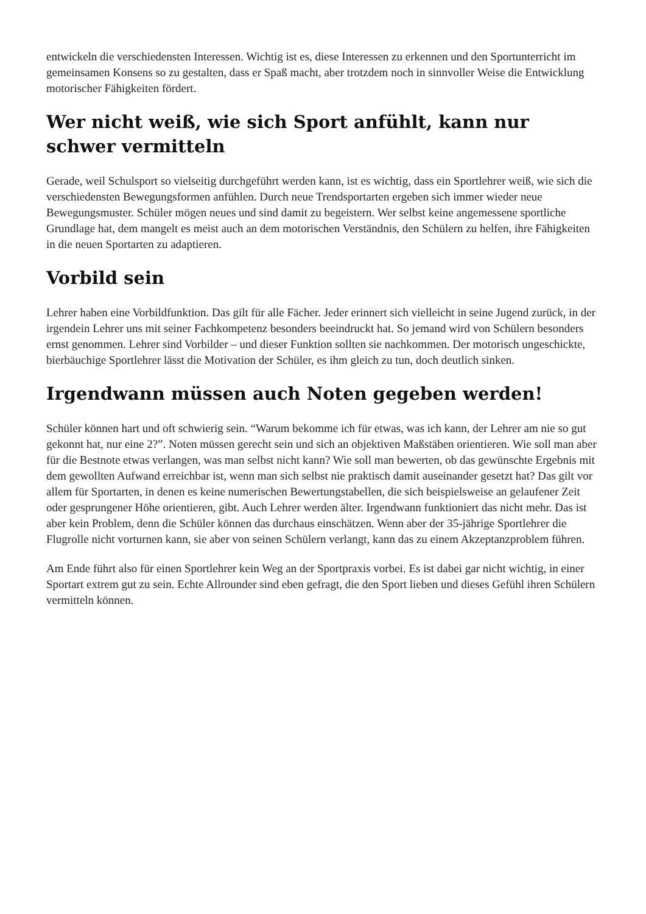entwickeln die verschiedensten Interessen. Wichtig ist es, diese Interessen zu erkennen und den Sportunterricht im gemeinsamen Konsens so zu gestalten, dass er Spaß macht, aber trotzdem noch in sinnvoller Weise die Entwicklung motorischer Fähigkeiten fördert.
Wer nicht weiß, wie sich Sport anfühlt, kann nur schwer vermitteln
Gerade, weil Schulsport so vielseitig durchgeführt werden kann, ist es wichtig, dass ein Sportlehrer weiß, wie sich die verschiedensten Bewegungsformen anfühlen. Durch neue Trendsportarten ergeben sich immer wieder neue Bewegungsmuster. Schüler mögen neues und sind damit zu begeistern. Wer selbst keine angemessene sportliche Grundlage hat, dem mangelt es meist auch an dem motorischen Verständnis, den Schülern zu helfen, ihre Fähigkeiten in die neuen Sportarten zu adaptieren.
Vorbild sein
Lehrer haben eine Vorbildfunktion. Das gilt für alle Fächer. Jeder erinnert sich vielleicht in seine Jugend zurück, in der irgendein Lehrer uns mit seiner Fachkompetenz besonders beeindruckt hat. So jemand wird von Schülern besonders ernst genommen. Lehrer sind Vorbilder – und dieser Funktion sollten sie nachkommen. Der motorisch ungeschickte, bierbäuchige Sportlehrer lässt die Motivation der Schüler, es ihm gleich zu tun, doch deutlich sinken.
Irgendwann müssen auch Noten gegeben werden!
Schüler können hart und oft schwierig sein. “Warum bekomme ich für etwas, was ich kann, der Lehrer am nie so gut gekonnt hat, nur eine 2?”. Noten müssen gerecht sein und sich an objektiven Maßstäben orientieren. Wie soll man aber für die Bestnote etwas verlangen, was man selbst nicht kann? Wie soll man bewerten, ob das gewünschte Ergebnis mit dem gewollten Aufwand erreichbar ist, wenn man sich selbst nie praktisch damit auseinander gesetzt hat? Das gilt vor allem für Sportarten, in denen es keine numerischen Bewertungstabellen, die sich beispielsweise an gelaufener Zeit oder gesprungener Höhe orientieren, gibt. Auch Lehrer werden älter. Irgendwann funktioniert das nicht mehr. Das ist aber kein Problem, denn die Schüler können das durchaus einschätzen. Wenn aber der 35-jährige Sportlehrer die Flugrolle nicht vorturnen kann, sie aber von seinen Schülern verlangt, kann das zu einem Akzeptanzproblem führen.
Am Ende führt also für einen Sportlehrer kein Weg an der Sportpraxis vorbei. Es ist dabei gar nicht wichtig, in einer Sportart extrem gut zu sein. Echte Allrounder sind eben gefragt, die den Sport lieben und dieses Gefühl ihren Schülern vermitteln können.